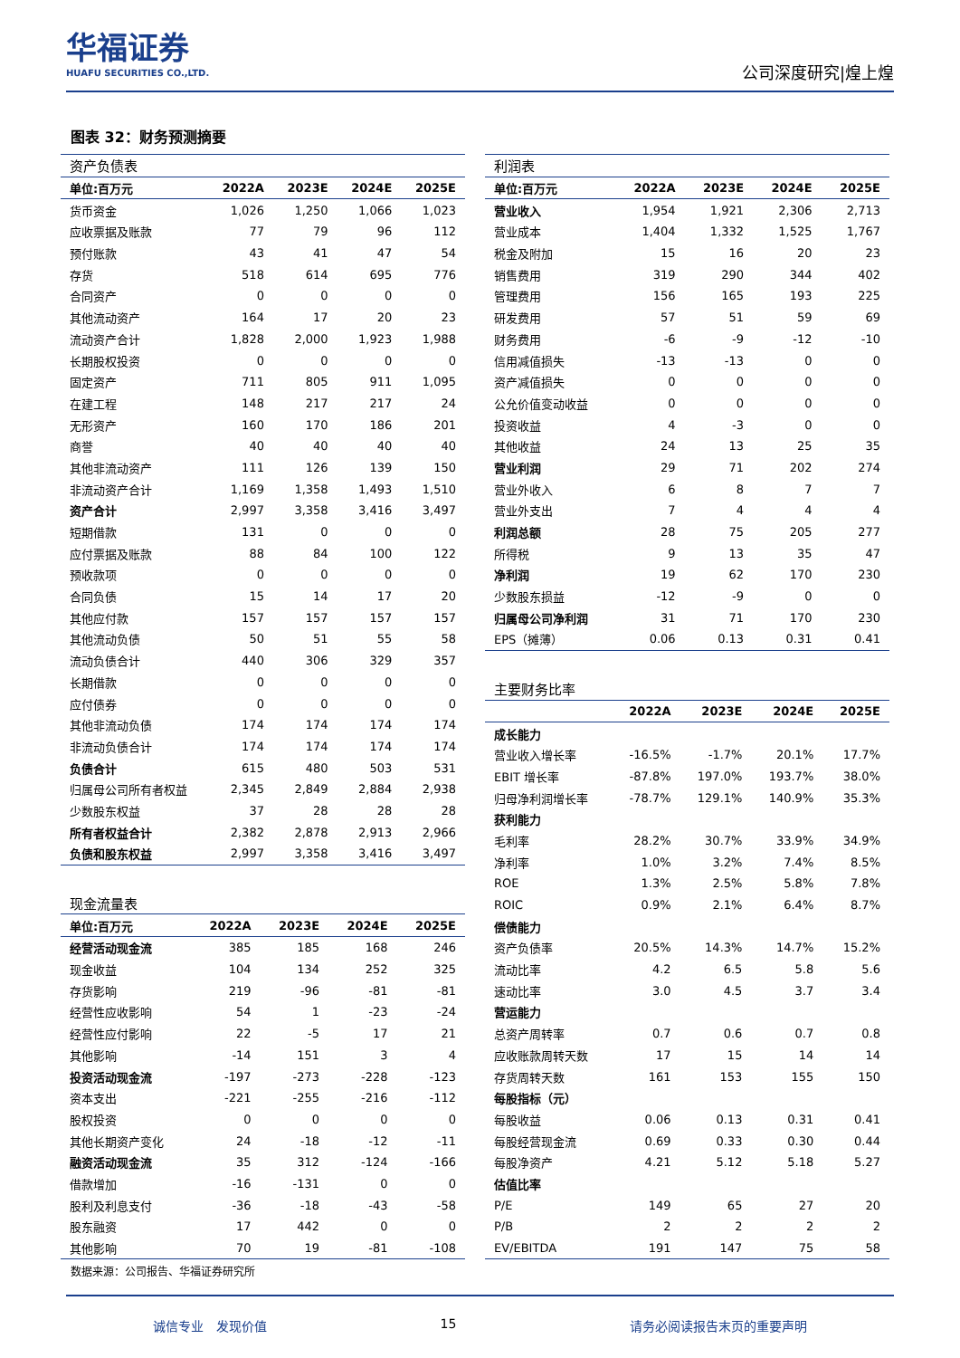华福证券
HUAFU SECURITIES CO.,LTD.
公司深度研究|煌上煌
图表 32：财务预测摘要
| 资产负债表 | | | | |
| 单位:百万元 | 2022A | 2023E | 2024E | 2025E |
| 货币资金 | 1,026 | 1,250 | 1,066 | 1,023 |
| 应收票据及账款 | 77 | 79 | 96 | 112 |
| 预付账款 | 43 | 41 | 47 | 54 |
| 存货 | 518 | 614 | 695 | 776 |
| 合同资产 | 0 | 0 | 0 | 0 |
| 其他流动资产 | 164 | 17 | 20 | 23 |
| 流动资产合计 | 1,828 | 2,000 | 1,923 | 1,988 |
| 长期股权投资 | 0 | 0 | 0 | 0 |
| 固定资产 | 711 | 805 | 911 | 1,095 |
| 在建工程 | 148 | 217 | 217 | 24 |
| 无形资产 | 160 | 170 | 186 | 201 |
| 商誉 | 40 | 40 | 40 | 40 |
| 其他非流动资产 | 111 | 126 | 139 | 150 |
| 非流动资产合计 | 1,169 | 1,358 | 1,493 | 1,510 |
| 资产合计 | 2,997 | 3,358 | 3,416 | 3,497 |
| 短期借款 | 131 | 0 | 0 | 0 |
| 应付票据及账款 | 88 | 84 | 100 | 122 |
| 预收款项 | 0 | 0 | 0 | 0 |
| 合同负债 | 15 | 14 | 17 | 20 |
| 其他应付款 | 157 | 157 | 157 | 157 |
| 其他流动负债 | 50 | 51 | 55 | 58 |
| 流动负债合计 | 440 | 306 | 329 | 357 |
| 长期借款 | 0 | 0 | 0 | 0 |
| 应付债券 | 0 | 0 | 0 | 0 |
| 其他非流动负债 | 174 | 174 | 174 | 174 |
| 非流动负债合计 | 174 | 174 | 174 | 174 |
| 负债合计 | 615 | 480 | 503 | 531 |
| 归属母公司所有者权益 | 2,345 | 2,849 | 2,884 | 2,938 |
| 少数股东权益 | 37 | 28 | 28 | 28 |
| 所有者权益合计 | 2,382 | 2,878 | 2,913 | 2,966 |
| 负债和股东权益 | 2,997 | 3,358 | 3,416 | 3,497 |
| 现金流量表 | | | | |
| 单位:百万元 | 2022A | 2023E | 2024E | 2025E |
| 经营活动现金流 | 385 | 185 | 168 | 246 |
| 现金收益 | 104 | 134 | 252 | 325 |
| 存货影响 | 219 | -96 | -81 | -81 |
| 经营性应收影响 | 54 | 1 | -23 | -24 |
| 经营性应付影响 | 22 | -5 | 17 | 21 |
| 其他影响 | -14 | 151 | 3 | 4 |
| 投资活动现金流 | -197 | -273 | -228 | -123 |
| 资本支出 | -221 | -255 | -216 | -112 |
| 股权投资 | 0 | 0 | 0 | 0 |
| 其他长期资产变化 | 24 | -18 | -12 | -11 |
| 融资活动现金流 | 35 | 312 | -124 | -166 |
| 借款增加 | -16 | -131 | 0 | 0 |
| 股利及利息支付 | -36 | -18 | -43 | -58 |
| 股东融资 | 17 | 442 | 0 | 0 |
| 其他影响 | 70 | 19 | -81 | -108 |
| 利润表 | | | | |
| 单位:百万元 | 2022A | 2023E | 2024E | 2025E |
| 营业收入 | 1,954 | 1,921 | 2,306 | 2,713 |
| 营业成本 | 1,404 | 1,332 | 1,525 | 1,767 |
| 税金及附加 | 15 | 16 | 20 | 23 |
| 销售费用 | 319 | 290 | 344 | 402 |
| 管理费用 | 156 | 165 | 193 | 225 |
| 研发费用 | 57 | 51 | 59 | 69 |
| 财务费用 | -6 | -9 | -12 | -10 |
| 信用减值损失 | -13 | -13 | 0 | 0 |
| 资产减值损失 | 0 | 0 | 0 | 0 |
| 公允价值变动收益 | 0 | 0 | 0 | 0 |
| 投资收益 | 4 | -3 | 0 | 0 |
| 其他收益 | 24 | 13 | 25 | 35 |
| 营业利润 | 29 | 71 | 202 | 274 |
| 营业外收入 | 6 | 8 | 7 | 7 |
| 营业外支出 | 7 | 4 | 4 | 4 |
| 利润总额 | 28 | 75 | 205 | 277 |
| 所得税 | 9 | 13 | 35 | 47 |
| 净利润 | 19 | 62 | 170 | 230 |
| 少数股东损益 | -12 | -9 | 0 | 0 |
| 归属母公司净利润 | 31 | 71 | 170 | 230 |
| EPS（摊薄） | 0.06 | 0.13 | 0.31 | 0.41 |
| 主要财务比率 | | | | |
| | 2022A | 2023E | 2024E | 2025E |
| 成长能力 | | | | |
| 营业收入增长率 | -16.5% | -1.7% | 20.1% | 17.7% |
| EBIT 增长率 | -87.8% | 197.0% | 193.7% | 38.0% |
| 归母净利润增长率 | -78.7% | 129.1% | 140.9% | 35.3% |
| 获利能力 | | | | |
| 毛利率 | 28.2% | 30.7% | 33.9% | 34.9% |
| 净利率 | 1.0% | 3.2% | 7.4% | 8.5% |
| ROE | 1.3% | 2.5% | 5.8% | 7.8% |
| ROIC | 0.9% | 2.1% | 6.4% | 8.7% |
| 偿债能力 | | | | |
| 资产负债率 | 20.5% | 14.3% | 14.7% | 15.2% |
| 流动比率 | 4.2 | 6.5 | 5.8 | 5.6 |
| 速动比率 | 3.0 | 4.5 | 3.7 | 3.4 |
| 营运能力 | | | | |
| 总资产周转率 | 0.7 | 0.6 | 0.7 | 0.8 |
| 应收账款周转天数 | 17 | 15 | 14 | 14 |
| 存货周转天数 | 161 | 153 | 155 | 150 |
| 每股指标（元） | | | | |
| 每股收益 | 0.06 | 0.13 | 0.31 | 0.41 |
| 每股经营现金流 | 0.69 | 0.33 | 0.30 | 0.44 |
| 每股净资产 | 4.21 | 5.12 | 5.18 | 5.27 |
| 估值比率 | | | | |
| P/E | 149 | 65 | 27 | 20 |
| P/B | 2 | 2 | 2 | 2 |
| EV/EBITDA | 191 | 147 | 75 | 58 |
数据来源：公司报告、华福证券研究所
诚信专业　发现价值 15 请务必阅读报告末页的重要声明